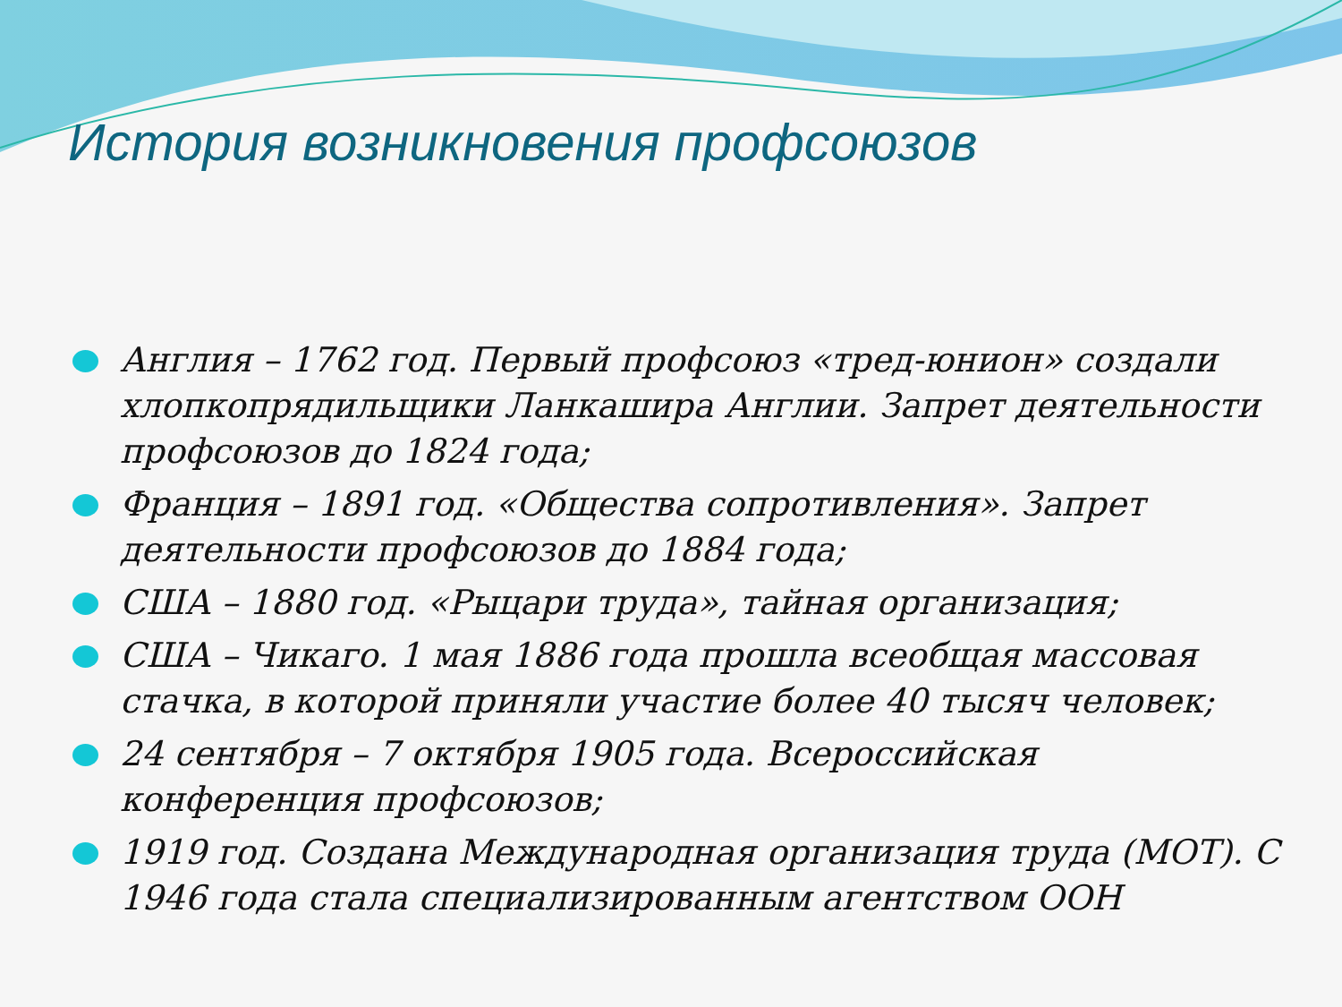История возникновения профсоюзов
Англия – 1762 год. Первый профсоюз «тред-юнион» создали хлопкопрядильщики Ланкашира Англии. Запрет деятельности профсоюзов до 1824 года;
Франция – 1891 год. «Общества сопротивления». Запрет деятельности профсоюзов до 1884 года;
США – 1880 год. «Рыцари труда», тайная организация;
США – Чикаго. 1 мая 1886 года прошла всеобщая массовая стачка, в которой приняли участие более 40 тысяч человек;
24 сентября – 7 октября 1905 года. Всероссийская конференция профсоюзов;
1919 год. Создана Международная организация труда (МОТ). С 1946 года стала специализированным агентством ООН